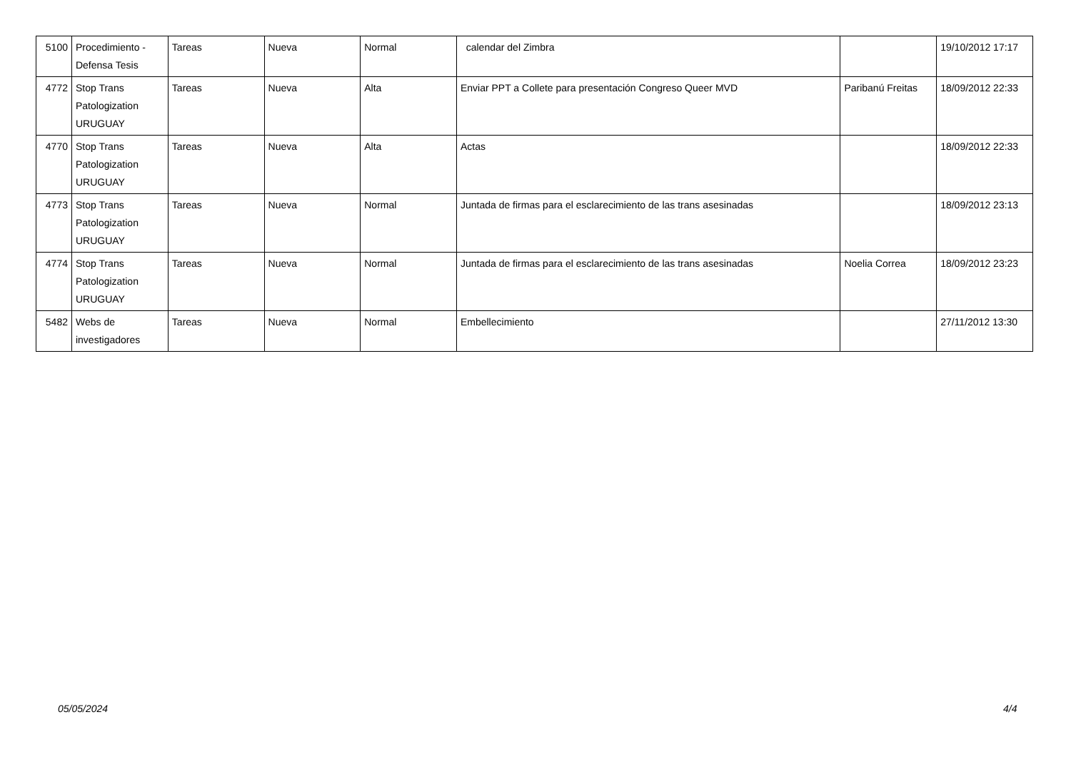| 5100 | Procedimiento - Defensa Tesis | Tareas | Nueva | Normal | calendar del Zimbra | | 19/10/2012 17:17 |
| 4772 | Stop Trans Patologization URUGUAY | Tareas | Nueva | Alta | Enviar PPT a Collete para presentación Congreso Queer MVD | Paribanú Freitas | 18/09/2012 22:33 |
| 4770 | Stop Trans Patologization URUGUAY | Tareas | Nueva | Alta | Actas | | 18/09/2012 22:33 |
| 4773 | Stop Trans Patologization URUGUAY | Tareas | Nueva | Normal | Juntada de firmas para el esclarecimiento de las trans asesinadas | | 18/09/2012 23:13 |
| 4774 | Stop Trans Patologization URUGUAY | Tareas | Nueva | Normal | Juntada de firmas para el esclarecimiento de las trans asesinadas | Noelia Correa | 18/09/2012 23:23 |
| 5482 | Webs de investigadores | Tareas | Nueva | Normal | Embellecimiento | | 27/11/2012 13:30 |
05/05/2024 4/4